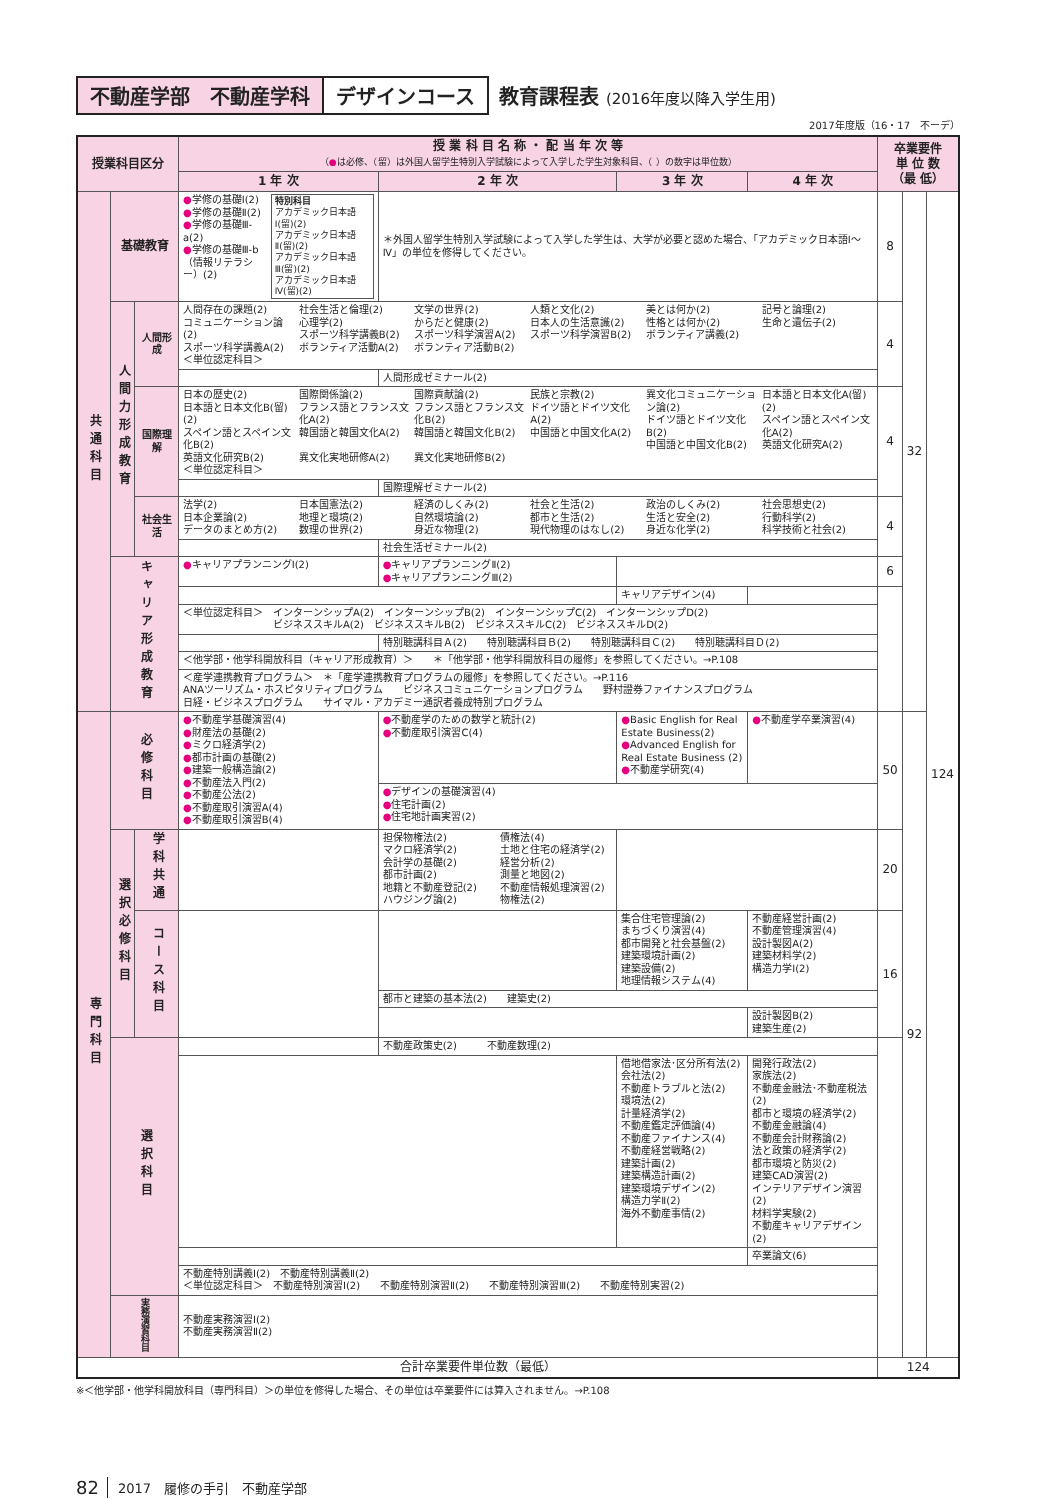不動産学部　不動産学科 デザインコース 教育課程表 (2016年度以降入学生用)
2017年度版（16・17　不ーデ）
| 授業科目区分 | | | 授 業 科 目 名 称 ・ 配 当 年 次 等 （ ● は必修、（留）は外国人留学生特別入学試験によって入学した学生対象科目、（ ）の数字は単位数） | | | | 卒業要件 単 位 数 （最 低） | | |
| --- | --- | --- | --- | --- | --- | --- | --- | --- | --- |
| | | | 1 年 次 | 2 年 次 | 3 年 次 | 4 年 次 | | | |
| 共通科目 | 基礎教育 | | ● 学修の基礎Ⅰ(2) ● 学修の基礎Ⅱ(2) ● 学修の基礎Ⅲ-a(2) ● 学修の基礎Ⅲ-b （情報リテラシー）(2) 特別科目 アカデミック日本語Ⅰ(留)(2) アカデミック日本語Ⅱ(留)(2) アカデミック日本語Ⅲ(留)(2) アカデミック日本語Ⅳ(留)(2) | ＊外国人留学生特別入学試験によって入学した学生は、大学が必要と認めた場合、「アカデミック日本語Ⅰ～Ⅳ」の単位を修得してください。 | | | 8 | 32 | 124 |
| | 人間力形成教育 | 人間形成 | 人間存在の課題(2) コミュニケーション論(2) スポーツ科学講義A(2) ＜単位認定科目＞ 社会生活と倫理(2) 心理学(2) スポーツ科学講義B(2) ボランティア活動A(2) 文学の世界(2) からだと健康(2) スポーツ科学演習A(2) ボランティア活動B(2) 人類と文化(2) 日本人の生活意識(2) スポーツ科学演習B(2) 美とは何か(2) 性格とは何か(2) ボランティア講義(2) 記号と論理(2) 生命と遺伝子(2) | | | | 4 | | |
| | | | | 人間形成ゼミナール(2) | | | | | |
| | | 国際理解 | 日本の歴史(2) 日本語と日本文化B(留)(2) スペイン語とスペイン文化B(2) 英語文化研究B(2) ＜単位認定科目＞ 国際関係論(2) フランス語とフランス文化A(2) 韓国語と韓国文化A(2) 異文化実地研修A(2) 国際貢献論(2) フランス語とフランス文化B(2) 韓国語と韓国文化B(2) 異文化実地研修B(2) 民族と宗教(2) ドイツ語とドイツ文化A(2) 中国語と中国文化A(2) 異文化コミュニケーション論(2) ドイツ語とドイツ文化B(2) 中国語と中国文化B(2) 日本語と日本文化A(留)(2) スペイン語とスペイン文化A(2) 英語文化研究A(2) | | | | 4 | | |
| | | | | 国際理解ゼミナール(2) | | | | | |
| | | 社会生活 | 法学(2) 日本企業論(2) データのまとめ方(2) 日本国憲法(2) 地理と環境(2) 数理の世界(2) 経済のしくみ(2) 自然環境論(2) 身近な物理(2) 社会と生活(2) 都市と生活(2) 現代物理のはなし(2) 政治のしくみ(2) 生活と安全(2) 身近な化学(2) 社会思想史(2) 行動科学(2) 科学技術と社会(2) | | | | 4 | | |
| | | | | 社会生活ゼミナール(2) | | | | | |
| | キャリア形成教育 | | ● キャリアプランニングⅠ(2) | ● キャリアプランニングⅡ(2) ● キャリアプランニングⅢ(2) | | | 6 | | |
| | | | | | キャリアデザイン(4) | | | | |
| | | | ＜単位認定科目＞ インターンシップA(2) インターンシップB(2) インターンシップC(2) インターンシップD(2) ビジネススキルA(2) ビジネススキルB(2) ビジネススキルC(2) ビジネススキルD(2) | | | | | | |
| | | | | 特別聴講科目Ａ(2) 特別聴講科目Ｂ(2) 特別聴講科目Ｃ(2) 特別聴講科目Ｄ(2) | | | | | |
| | | | ＜他学部・他学科開放科目（キャリア形成教育）＞ ＊「他学部・他学科開放科目の履修」を参照してください。→P.108 | | | | | | |
| | | | ＜産学連携教育プログラム＞ ＊「産学連携教育プログラムの履修」を参照してください。→P.116 ANAツーリズム・ホスピタリティプログラム ビジネスコミュニケーションプログラム 野村證券ファイナンスプログラム 日経・ビジネスプログラム サイマル・アカデミー通訳者養成特別プログラム | | | | | | |
| 専門科目 | 必修科目 | | ● 不動産学基礎演習(4) ● 財産法の基礎(2) ● ミクロ経済学(2) ● 都市計画の基礎(2) ● 建築一般構造論(2) ● 不動産法入門(2) ● 不動産公法(2) ● 不動産取引演習A(4) ● 不動産取引演習B(4) | ● 不動産学のための数学と統計(2) ● 不動産取引演習C(4) | ● Basic English for Real Estate Business(2) ● Advanced English for Real Estate Business (2) ● 不動産学研究(4) | ● 不動産学卒業演習(4) | 50 | 92 | |
| | | | | ● デザインの基礎演習(4) ● 住宅計画(2) ● 住宅地計画実習(2) | | | | | |
| | 選択必修科目 | 学科共通 | | 担保物権法(2) マクロ経済学(2) 会計学の基礎(2) 都市計画(2) 地籍と不動産登記(2) ハウジング論(2) 債権法(4) 土地と住宅の経済学(2) 経営分析(2) 測量と地図(2) 不動産情報処理演習(2) 物権法(2) | | | 20 | | |
| | | コース科目 | | | 集合住宅管理論(2) まちづくり演習(4) 都市開発と社会基盤(2) 建築環境計画(2) 建築設備(2) 地理情報システム(4) | 不動産経営計画(2) 不動産管理演習(4) 設計製図A(2) 建築材料学(2) 構造力学Ⅰ(2) | 16 | | |
| | | | | 都市と建築の基本法(2) 建築史(2) | | | | | |
| | | | | | | 設計製図B(2) 建築生産(2) | | | |
| | 選択科目 | | | 不動産政策史(2) 不動産数理(2) | | | | | |
| | | | | | 借地借家法･区分所有法(2) 会社法(2) 不動産トラブルと法(2) 環境法(2) 計量経済学(2) 不動産鑑定評価論(4) 不動産ファイナンス(4) 不動産経営戦略(2) 建築計画(2) 建築構造計画(2) 建築環境デザイン(2) 構造力学Ⅱ(2) 海外不動産事情(2) | 開発行政法(2) 家族法(2) 不動産金融法･不動産税法(2) 都市と環境の経済学(2) 不動産金融論(4) 不動産会計財務論(2) 法と政策の経済学(2) 都市環境と防災(2) 建築CAD演習(2) インテリアデザイン演習(2) 材料学実験(2) 不動産キャリアデザイン(2) | | | |
| | | | | | | 卒業論文(6) | | | |
| | | | 不動産特別講義Ⅰ(2) 不動産特別講義Ⅱ(2) ＜単位認定科目＞ 不動産特別演習Ⅰ(2) 不動産特別演習Ⅱ(2) 不動産特別演習Ⅲ(2) 不動産特別実習(2) | | | | | | |
| | 実務演習科目 | | 不動産実務演習Ⅰ(2) 不動産実務演習Ⅱ(2) | | | | | | |
| 合計卒業要件単位数（最低） | | | | | | | 124 | | |
※＜他学部・他学科開放科目（専門科目）＞の単位を修得した場合、その単位は卒業要件には算入されません。→P.108
82 2017　履修の手引　不動産学部